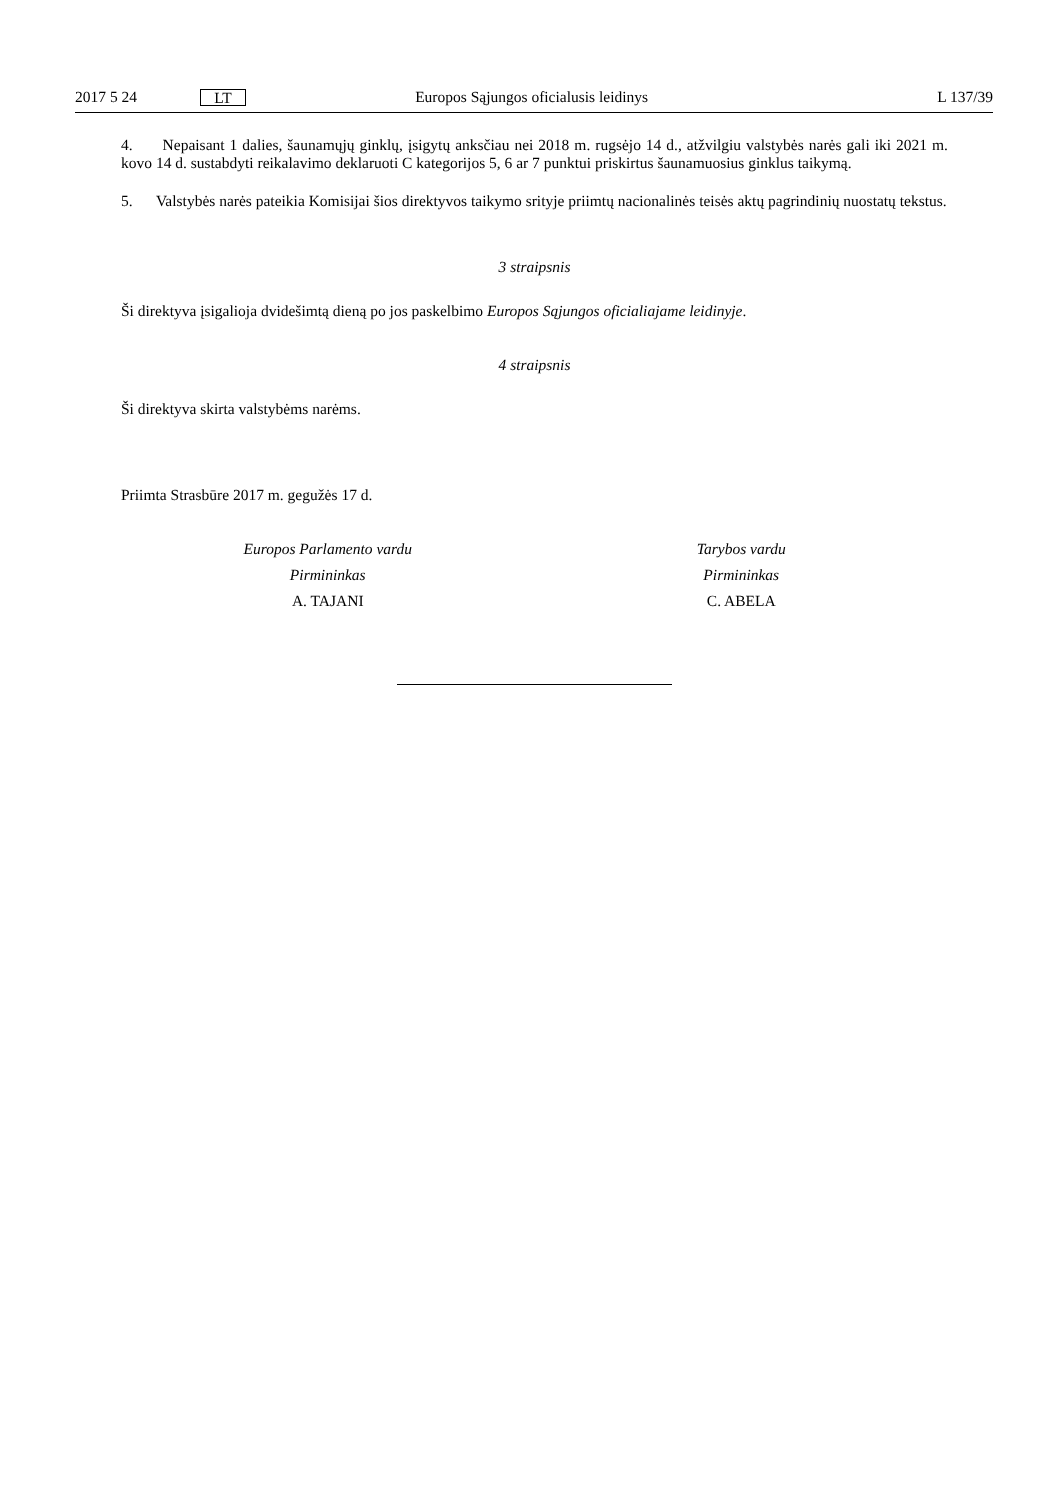2017 5 24 LT Europos Sąjungos oficialusis leidinys L 137/39
4. Nepaisant 1 dalies, šaunamųjų ginklų, įsigytų anksčiau nei 2018 m. rugsėjo 14 d., atžvilgiu valstybės narės gali iki 2021 m. kovo 14 d. sustabdyti reikalavimo deklaruoti C kategorijos 5, 6 ar 7 punktui priskirtus šaunamuosius ginklus taikymą.
5. Valstybės narės pateikia Komisijai šios direktyvos taikymo srityje priimtų nacionalinės teisės aktų pagrindinių nuostatų tekstus.
3 straipsnis
Ši direktyva įsigalioja dvidešimtą dieną po jos paskelbimo Europos Sąjungos oficialiajame leidinyje.
4 straipsnis
Ši direktyva skirta valstybėms narėms.
Priimta Strasbūre 2017 m. gegužės 17 d.
Europos Parlamento vardu
Pirmininkas
A. TAJANI
Tarybos vardu
Pirmininkas
C. ABELA